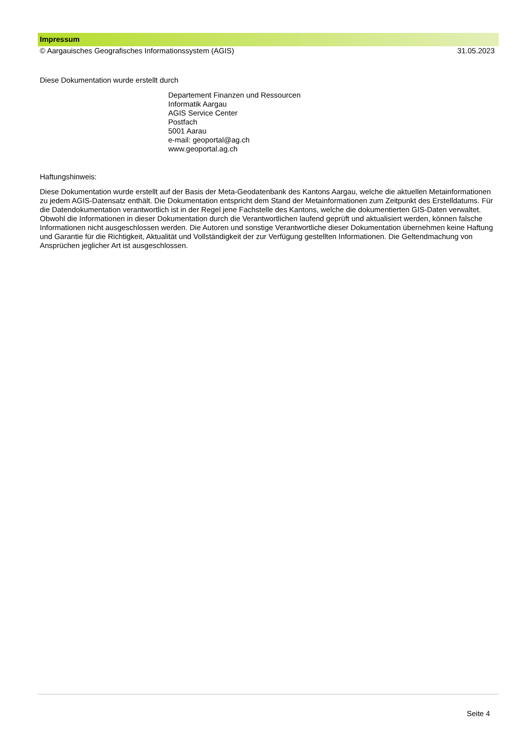Impressum
© Aargauisches Geografisches Informationssystem (AGIS) 31.05.2023
Diese Dokumentation wurde erstellt durch
Departement Finanzen und Ressourcen
Informatik Aargau
AGIS Service Center
Postfach
5001 Aarau
e-mail: geoportal@ag.ch
www.geoportal.ag.ch
Haftungshinweis:
Diese Dokumentation wurde erstellt auf der Basis der Meta-Geodatenbank des Kantons Aargau, welche die aktuellen Metainformationen zu jedem AGIS-Datensatz enthält. Die Dokumentation entspricht dem Stand der Metainformationen zum Zeitpunkt des Erstelldatums. Für die Datendokumentation verantwortlich ist in der Regel jene Fachstelle des Kantons, welche die dokumentierten GIS-Daten verwaltet. Obwohl die Informationen in dieser Dokumentation durch die Verantwortlichen laufend geprüft und aktualisiert werden, können falsche Informationen nicht ausgeschlossen werden. Die Autoren und sonstige Verantwortliche dieser Dokumentation übernehmen keine Haftung und Garantie für die Richtigkeit, Aktualität und Vollständigkeit der zur Verfügung gestellten Informationen. Die Geltendmachung von Ansprüchen jeglicher Art ist ausgeschlossen.
Seite 4